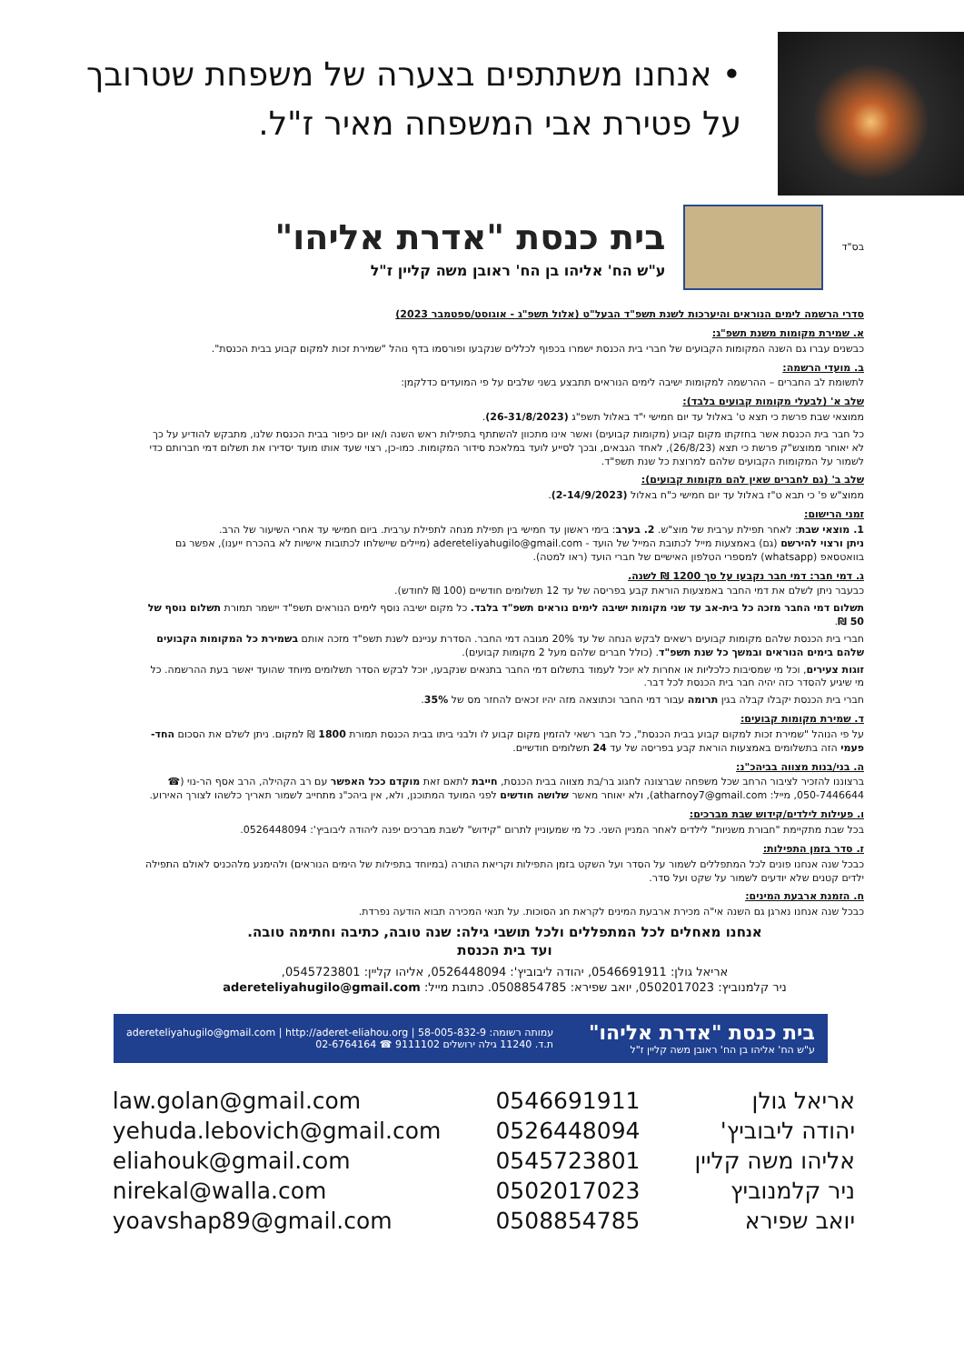• אנחנו משתתפים בצערה של משפחת שטרובך
על פטירת אבי המשפחה מאיר ז"ל.
בס"ד
בית כנסת "אדרת אליהו"
ע"ש הח' אליהו בן הח' ראובן משה קליין ז"ל
סדרי הרשמה לימים הנוראים והיערכות לשנת תשפ"ד הבעל"ט (אלול תשפ"ג - אוגוסט/ספטמבר 2023)
א. שמירת מקומות משנת תשפ"ג:
כבשנים עברו גם השנה המקומות הקבועים של חברי בית הכנסת ישמרו בכפוף לכללים שנקבעו ופורסמו בדף נוהל "שמירת זכות למקום קבוע בבית הכנסת".
ב. מועדי הרשמה:
לתשומת לב החברים – ההרשמה למקומות ישיבה לימים הנוראים תתבצע בשני שלבים על פי המועדים כדלקמן:
שלב א' (לבעלי מקומות קבועים בלבד):
ממוצאי שבת פרשת כי תצא ט' באלול עד יום חמישי י"ד באלול תשפ"ג (26-31/8/2023).
כל חבר בית הכנסת אשר בחזקתו מקום קבוע (מקומות קבועים) ואשר אינו מתכוון להשתתף בתפילות ראש השנה ו/או יום כיפור בבית הכנסת שלנו, מתבקש להודיע על כך לא יאוחר ממוצש"ק פרשת כי תצא (26/8/23), לאחד הגבאים, ובכך לסייע לועד במלאכת סידור המקומות. כמו-כן, רצוי שעד אותו מועד יסדירו את תשלום דמי חברותם כדי לשמור על המקומות הקבועים שלהם למרוצת כל שנת תשפ"ד.
שלב ב' (גם לחברים שאין להם מקומות קבועים):
ממוצ"ש פ' כי תבא ט"ז באלול עד יום חמישי כ"ח באלול (2-14/9/2023).
זמני הרישום:
1. מוצאי שבת: לאחר תפילת ערבית של מוצ"ש. 2. בערב: בימי ראשון עד חמישי בין תפילת מנחה לתפילת ערבית. ביום חמישי עד אחרי השיעור של הרב.
ניתן ורצוי להירשם (גם) באמצעות מייל לכתובת המייל של הועד - adereteliyahugilo@gmail.com (מיילים שיישלחו לכתובות אישיות לא בהכרח ייענו), אפשר גם בוואטסאפ (whatsapp) למספרי הטלפון האישיים של חברי הועד (ראו למטה).
ג. דמי חבר: דמי חבר נקבעו על סך 1200 ₪ לשנה.
כבעבר ניתן לשלם את דמי החבר באמצעות הוראת קבע בפריסה של עד 12 תשלומים חודשיים (100 ₪ לחודש).
תשלום דמי החבר מזכה כל בית-אב עד שני מקומות ישיבה לימים נוראים תשפ"ד בלבד. כל מקום ישיבה נוסף לימים הנוראים תשפ"ד יישמר תמורת תשלום נוסף של 50 ₪.
חברי בית הכנסת שלהם מקומות קבועים רשאים לבקש הנחה של עד 20% מגובה דמי החבר. הסדרת עניינם לשנת תשפ"ד מזכה אותם בשמירת כל המקומות הקבועים שלהם בימים הנוראים ובמשך כל שנת תשפ"ד. (כולל חברים שלהם מעל 2 מקומות קבועים).
זוגות צעירים, וכל מי שמסיבות כלכליות או אחרות לא יוכל לעמוד בתשלום דמי החבר בתנאים שנקבעו, יוכל לבקש הסדר תשלומים מיוחד שהועד יאשר בעת ההרשמה. כל מי שיגיע להסדר כזה יהיה חבר בית הכנסת לכל דבר.
חברי בית הכנסת יקבלו קבלה בגין תרומה עבור דמי החבר וכתוצאה מזה יהיו זכאים להחזר מס של 35%.
ד. שמירת מקומות קבועים:
על פי הנוהל "שמירת זכות למקום קבוע בבית הכנסת", כל חבר רשאי להזמין מקום קבוע לו ולבני ביתו בבית הכנסת תמורת 1800 ₪ למקום. ניתן לשלם את הסכום החד-פעמי הזה בתשלומים באמצעות הוראת קבע בפריסה של עד 24 תשלומים חודשיים.
ה. בני/בנות מצווה בביהכ"נ:
ברצוננו להזכיר לציבור הרחב שכל משפחה שברצונה לחגוג בר/בת מצווה בבית הכנסת, חייבת לתאם זאת מוקדם ככל האפשר עם רב הקהילה, הרב אסף הר-נוי (☎ 050-7446644, מייל: atharnoy7@gmail.com), ולא יאוחר מאשר שלושה חודשים לפני המועד המתוכנן, ולא, אין ביהכ"נ מתחייב לשמור תאריך כלשהו לצורך האירוע.
ו. פעילות לילדים/קידוש שבת מברכים:
בכל שבת מתקיימת "חבורת משניות" לילדים לאחר המניין השני. כל מי שמעוניין לתרום "קידוש" לשבת מברכים יפנה ליהודה ליבוביץ': 0526448094.
ז. סדר בזמן התפילות:
כבכל שנה אנחנו פונים לכל המתפללים לשמור על הסדר ועל השקט בזמן התפילות וקריאת התורה (במיוחד בתפילות של הימים הנוראים) ולהימנע מלהכניס לאולם התפילה ילדים קטנים שלא יודעים לשמור על שקט ועל סדר.
ח. הזמנת ארבעת המינים:
כבכל שנה אנחנו נארגן גם השנה אי"ה מכירת ארבעת המינים לקראת חג הסוכות. על תנאי המכירה תבוא הודעה נפרדת.
אנחנו מאחלים לכל המתפללים ולכל תושבי גילה: שנה טובה, כתיבה וחתימה טובה.
ועד בית הכנסת
אריאל גולן: 0546691911, יהודה ליבוביץ': 0526448094, אליהו קליין: 0545723801,
ניר קלמנוביץ: 0502017023, יואב שפירא: 0508854785. כתובת מייל: adereteliyahugilo@gmail.com
בית כנסת "אדרת אליהו"
ע"ש הח' אליהו בן הח' ראובן משה קליין ז"ל
עמותה רשומה: 58-005-832-9 | adereteliyahugilo@gmail.com | http://aderet-eliahou.org
ת.ד. 11240 גילה ירושלים 9111102 ☎ 02-6764164
| אריאל גולן | 0546691911 | law.golan@gmail.com |
| יהודה ליבוביץ' | 0526448094 | yehuda.lebovich@gmail.com |
| אליהו משה קליין | 0545723801 | eliahouk@gmail.com |
| ניר קלמנוביץ | 0502017023 | nirekal@walla.com |
| יואב שפירא | 0508854785 | yoavshap89@gmail.com |